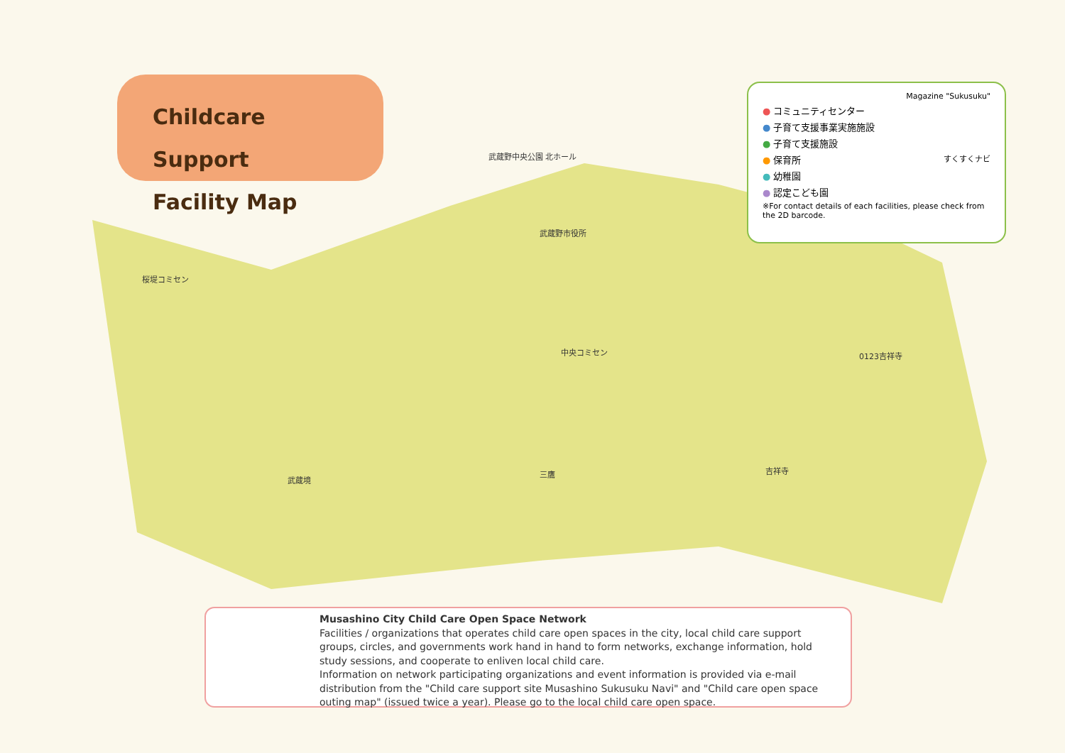Childcare Support
Facility Map
Magazine "Sukusuku"
● コミュニティセンター
● 子育て支援事業実施施設
● 子育て支援施設
● 保育所 すくすくナビ
● 幼稚園
● 認定こども園
※For contact details of each facilities, please check from the 2D barcode.
武蔵野中央公園 北ホール
武蔵野市役所
桜堤コミセン
武蔵境
三鷹 吉祥寺
0123吉祥寺
中央コミセン
Musashino City Child Care Open Space Network
Facilities / organizations that operates child care open spaces in the city, local child care support groups, circles, and governments work hand in hand to form networks, exchange information, hold study sessions, and cooperate to enliven local child care.
Information on network participating organizations and event information is provided via e-mail distribution from the "Child care support site Musashino Sukusuku Navi" and "Child care open space outing map" (issued twice a year). Please go to the local child care open space.